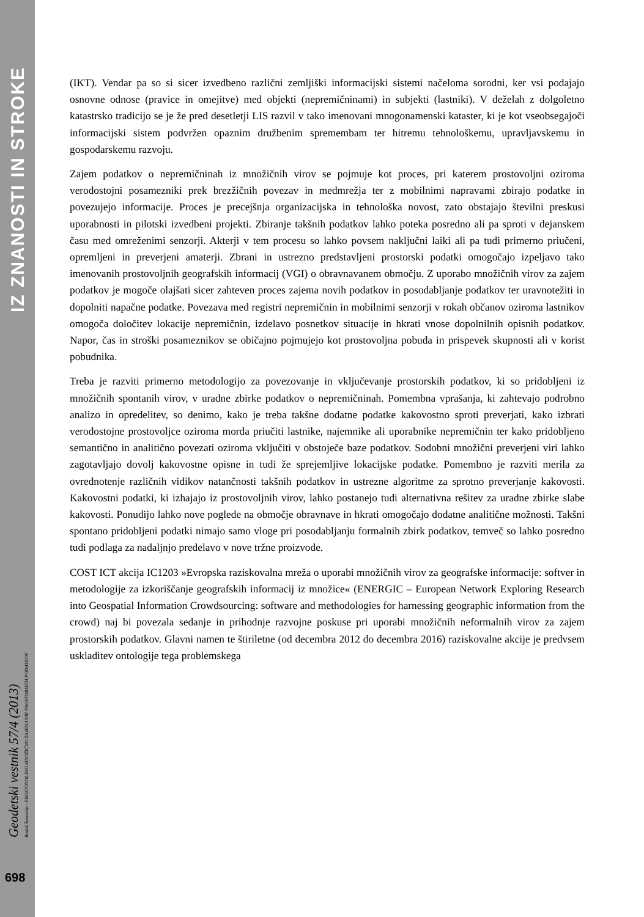IZ ZNANOSTI IN STROKE
Geodetski vestnik 57/4 (2013) Radoš Šumrada - PROSTOVOLJNO MNOŽIČNO ZAJEMANJE PROSTORSKIH PODATKOV
698
(IKT). Vendar pa so si sicer izvedbeno različni zemljiški informacijski sistemi načeloma sorodni, ker vsi podajajo osnovne odnose (pravice in omejitve) med objekti (nepremičninami) in subjekti (lastniki). V deželah z dolgoletno katastrsko tradicijo se je že pred desetletji LIS razvil v tako imenovani mnogonamenski kataster, ki je kot vseobsegajoči informacijski sistem podvržen opaznim družbenim spremembam ter hitremu tehnološkemu, upravljavskemu in gospodarskemu razvoju.
Zajem podatkov o nepremičninah iz množičnih virov se pojmuje kot proces, pri katerem prostovoljni oziroma verodostojni posamezniki prek brezžičnih povezav in medmrežja ter z mobilnimi napravami zbirajo podatke in povezujejo informacije. Proces je precejšnja organizacijska in tehnološka novost, zato obstajajo številni preskusi uporabnosti in pilotski izvedbeni projekti. Zbiranje takšnih podatkov lahko poteka posredno ali pa sproti v dejanskem času med omreženimi senzorji. Akterji v tem procesu so lahko povsem naključni laiki ali pa tudi primerno priučeni, opremljeni in preverjeni amaterji. Zbrani in ustrezno predstavljeni prostorski podatki omogočajo izpeljavo tako imenovanih prostovoljnih geografskih informacij (VGI) o obravnavanem območju. Z uporabo množičnih virov za zajem podatkov je mogoče olajšati sicer zahteven proces zajema novih podatkov in posodabljanje podatkov ter uravnotežiti in dopolniti napačne podatke. Povezava med registri nepremičnin in mobilnimi senzorji v rokah občanov oziroma lastnikov omogoča določitev lokacije nepremičnin, izdelavo posnetkov situacije in hkrati vnose dopolnilnih opisnih podatkov. Napor, čas in stroški posameznikov se običajno pojmujejo kot prostovoljna pobuda in prispevek skupnosti ali v korist pobudnika.
Treba je razviti primerno metodologijo za povezovanje in vključevanje prostorskih podatkov, ki so pridobljeni iz množičnih spontanih virov, v uradne zbirke podatkov o nepremičninah. Pomembna vprašanja, ki zahtevajo podrobno analizo in opredelitev, so denimo, kako je treba takšne dodatne podatke kakovostno sproti preverjati, kako izbrati verodostojne prostovoljce oziroma morda priučiti lastnike, najemnike ali uporabnike nepremičnin ter kako pridobljeno semantično in analitično povezati oziroma vključiti v obstoječe baze podatkov. Sodobni množični preverjeni viri lahko zagotavljajo dovolj kakovostne opisne in tudi že sprejemljive lokacijske podatke. Pomembno je razviti merila za ovrednotenje različnih vidikov natančnosti takšnih podatkov in ustrezne algoritme za sprotno preverjanje kakovosti. Kakovostni podatki, ki izhajajo iz prostovoljnih virov, lahko postanejo tudi alternativna rešitev za uradne zbirke slabe kakovosti. Ponudijo lahko nove poglede na območje obravnave in hkrati omogočajo dodatne analitične možnosti. Takšni spontano pridobljeni podatki nimajo samo vloge pri posodabljanju formalnih zbirk podatkov, temveč so lahko posredno tudi podlaga za nadaljnjo predelavo v nove tržne proizvode.
COST ICT akcija IC1203 »Evropska raziskovalna mreža o uporabi množičnih virov za geografske informacije: softver in metodologije za izkoriščanje geografskih informacij iz množice« (ENERGIC – European Network Exploring Research into Geospatial Information Crowdsourcing: software and methodologies for harnessing geographic information from the crowd) naj bi povezala sedanje in prihodnje razvojne poskuse pri uporabi množičnih neformalnih virov za zajem prostorskih podatkov. Glavni namen te štiriletne (od decembra 2012 do decembra 2016) raziskovalne akcije je predvsem uskladitev ontologije tega problemskega